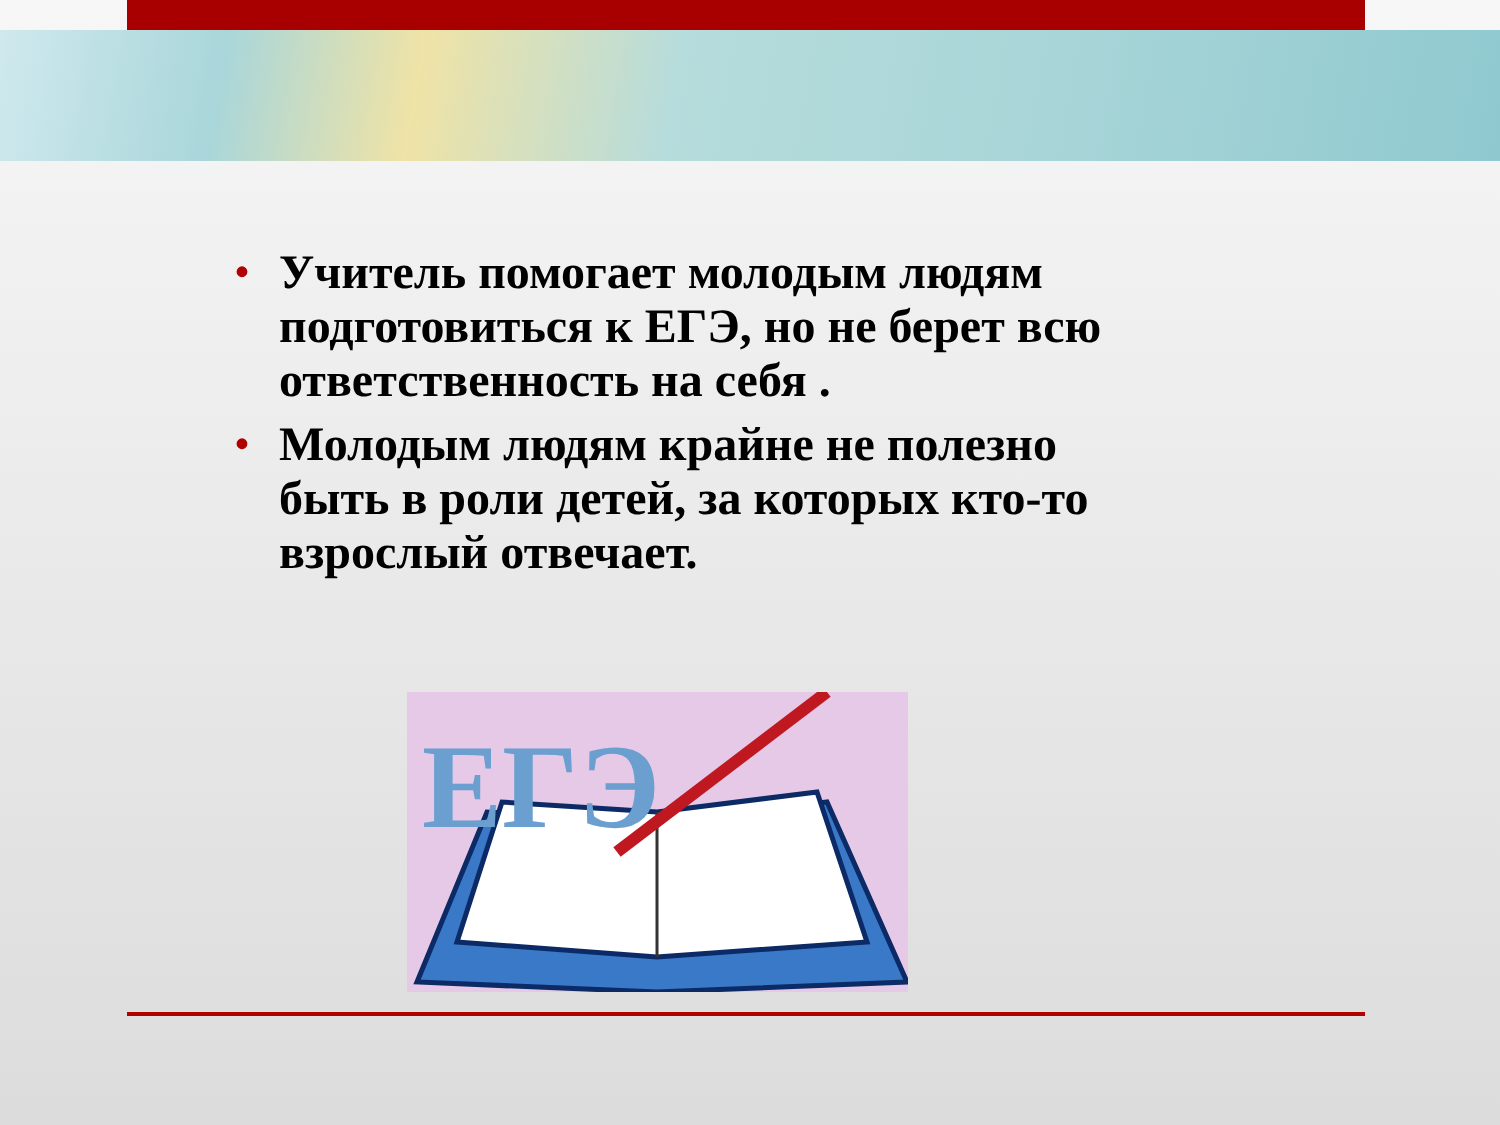• Учитель помогает молодым людям подготовиться к ЕГЭ, но не берет всю ответственность на себя .
• Молодым людям крайне не полезно быть в роли детей, за которых кто-то взрослый отвечает.
ЕГЭ